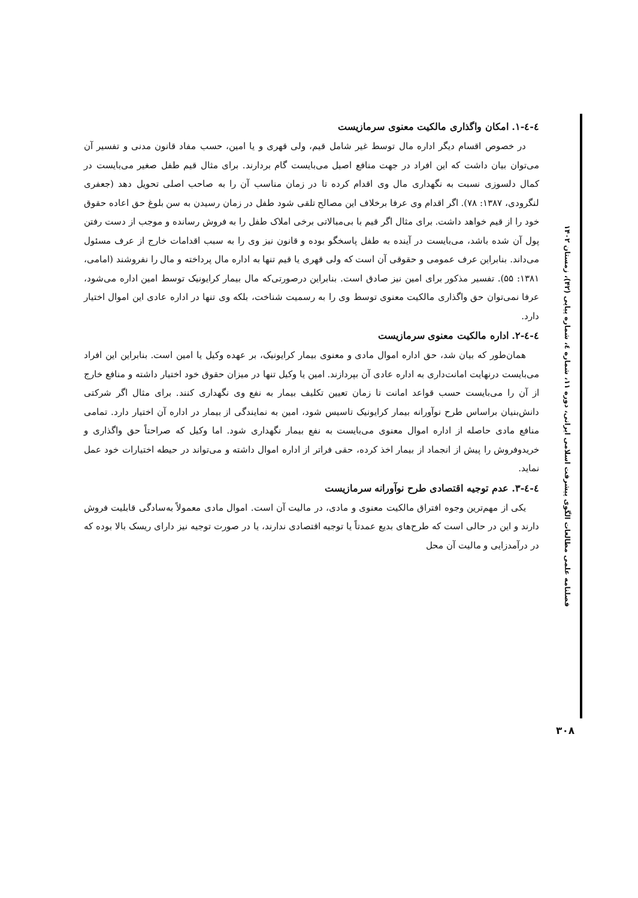٤-٤-١. امکان واگذاری مالکیت معنوی سرمازیست
در خصوص اقسام دیگر اداره مال توسط غیر شامل قیم، ولی قهری و یا امین، حسب مفاد قانون مدنی و تفسیر آن می‌توان بیان داشت که این افراد در جهت منافع اصیل می‌بایست گام بردارند. برای مثال قیم طفل صغیر می‌بایست در کمال دلسوزی نسبت به نگهداری مال وی اقدام کرده تا در زمان مناسب آن را به صاحب اصلی تحویل دهد (جعفری لنگرودی، ۱۳۸۷: ۷۸). اگر اقدام وی عرفا برخلاف این مصالح تلقی شود طفل در زمان رسیدن به سن بلوغ حق اعاده حقوق خود را از قیم خواهد داشت. برای مثال اگر قیم با بی‌مبالاتی برخی املاک طفل را به فروش رسانده و موجب از دست رفتن پول آن شده باشد، می‌بایست در آینده به طفل پاسخگو بوده و قانون نیز وی را به سبب اقدامات خارج از عرف مسئول می‌داند. بنابراین عرف عمومی و حقوقی آن است که ولی قهری یا قیم تنها به اداره مال پرداخته و مال را نفروشند (امامی، ۱۳۸۱: ۵۵). تفسیر مذکور برای امین نیز صادق است. بنابراین درصورتی‌که مال بیمار کرایونیک توسط امین اداره می‌شود، عرفا نمی‌توان حق واگذاری مالکیت معنوی توسط وی را به رسمیت شناخت، بلکه وی تنها در اداره عادی این اموال اختیار دارد.
٤-٤-٢. اداره مالکیت معنوی سرمازیست
همان‌طور که بیان شد، حق اداره اموال مادی و معنوی بیمار کرایونیک، بر عهده وکیل یا امین است. بنابراین این افراد می‌بایست درنهایت امانت‌داری به اداره عادی آن بپردازند. امین یا وکیل تنها در میزان حقوق خود اختیار داشته و منافع خارج از آن را می‌بایست حسب قواعد امانت تا زمان تعیین تکلیف بیمار به نفع وی نگهداری کنند. برای مثال اگر شرکتی دانش‌بنیان براساس طرح نوآورانه بیمار کرایونیک تاسیس شود، امین به نمایندگی از بیمار در اداره آن اختیار دارد. تمامی منافع مادی حاصله از اداره اموال معنوی می‌بایست به نفع بیمار نگهداری شود. اما وکیل که صراحتاً حق واگذاری و خریدوفروش را پیش از انجماد از بیمار اخذ کرده، حقی فراتر از اداره اموال داشته و می‌تواند در حیطه اختیارات خود عمل نماید.
٤-٤-٣. عدم توجیه اقتصادی طرح نوآورانه سرمازیست
یکی از مهم‌ترین وجوه افتراق مالکیت معنوی و مادی، در مالیت آن است. اموال مادی معمولاً به‌سادگی قابلیت فروش دارند و این در حالی است که طرح‌های بدیع عمدتاً یا توجیه اقتصادی ندارند، یا در صورت توجیه نیز دارای ریسک بالا بوده که در درآمدزایی و مالیت آن محل
فصلنامه علمی مطالعات الگوی پیشرفت اسلامی ایرانی، دوره ۱۱، شماره ٤، شماره پیاپی (۴۲)، زمستان ۱۴۰۲
۳۰۸